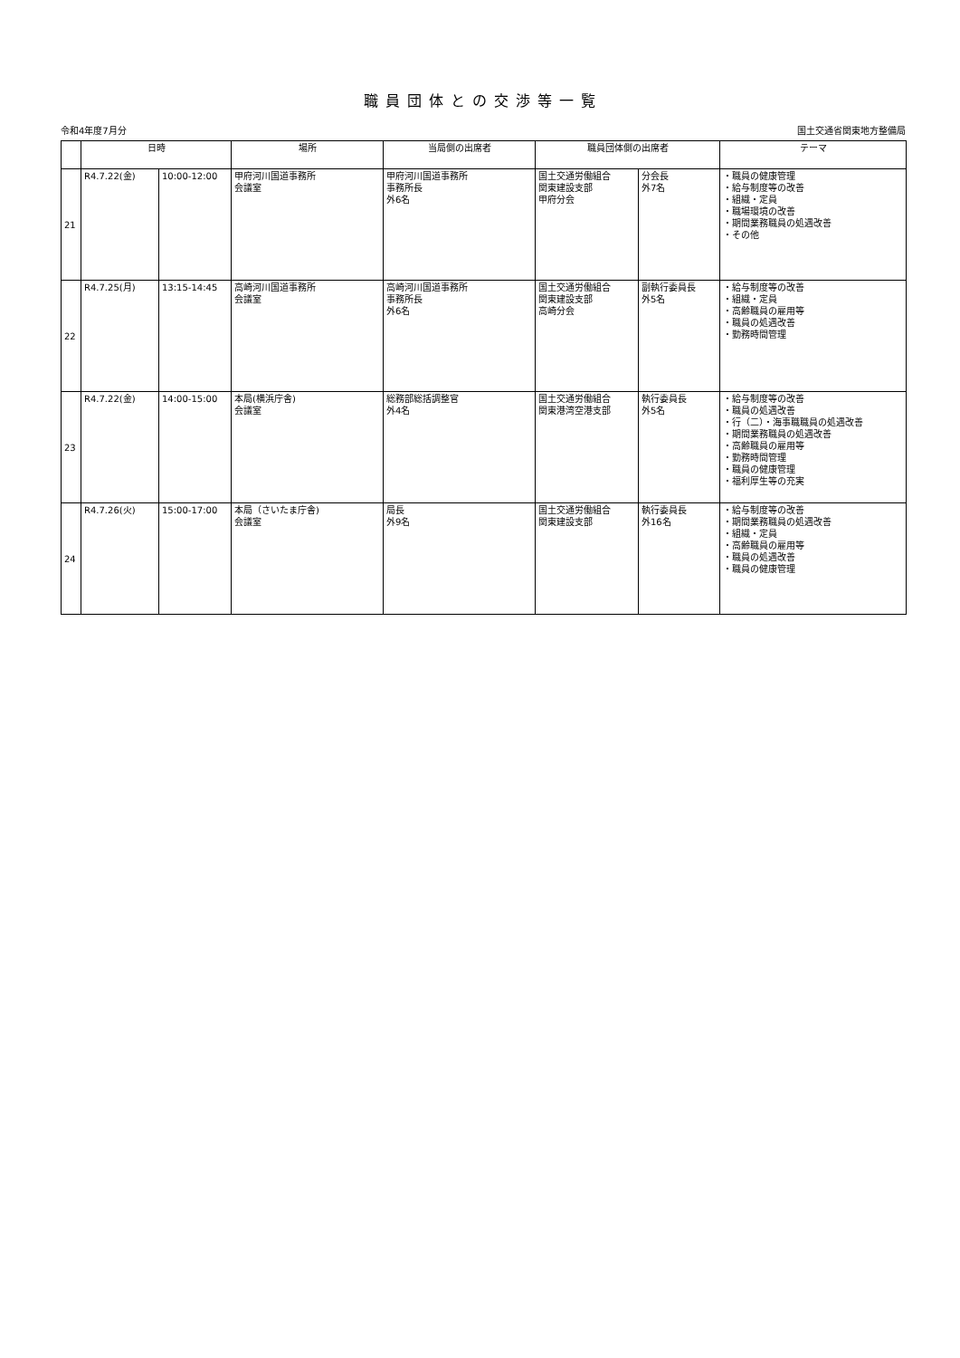職員団体との交渉等一覧
令和4年度7月分 国土交通省関東地方整備局
| | 日時 | | 場所 | 当局側の出席者 | 職員団体側の出席者 | | テーマ |
| --- | --- | --- | --- | --- | --- | --- | --- |
| 21 | R4.7.22(金) | 10:00-12:00 | 甲府河川国道事務所 会議室 | 甲府河川国道事務所 事務所長 外6名 | 国土交通労働組合 関東建設支部 甲府分会 | 分会長 外7名 | ・職員の健康管理 ・給与制度等の改善 ・組織・定員 ・職場環境の改善 ・期間業務職員の処遇改善 ・その他 |
| 22 | R4.7.25(月) | 13:15-14:45 | 高崎河川国道事務所 会議室 | 高崎河川国道事務所 事務所長 外6名 | 国土交通労働組合 関東建設支部 高崎分会 | 副執行委員長 外5名 | ・給与制度等の改善 ・組織・定員 ・高齢職員の雇用等 ・職員の処遇改善 ・勤務時間管理 |
| 23 | R4.7.22(金) | 14:00-15:00 | 本局(横浜庁舎) 会議室 | 総務部総括調整官 外4名 | 国土交通労働組合 関東港湾空港支部 | 執行委員長 外5名 | ・給与制度等の改善 ・職員の処遇改善 ・行（二）・海事職職員の処遇改善 ・期間業務職員の処遇改善 ・高齢職員の雇用等 ・勤務時間管理 ・職員の健康管理 ・福利厚生等の充実 |
| 24 | R4.7.26(火) | 15:00-17:00 | 本局（さいたま庁舎) 会議室 | 局長 外9名 | 国土交通労働組合 関東建設支部 | 執行委員長 外16名 | ・給与制度等の改善 ・期間業務職員の処遇改善 ・組織・定員 ・高齢職員の雇用等 ・職員の処遇改善 ・職員の健康管理 |